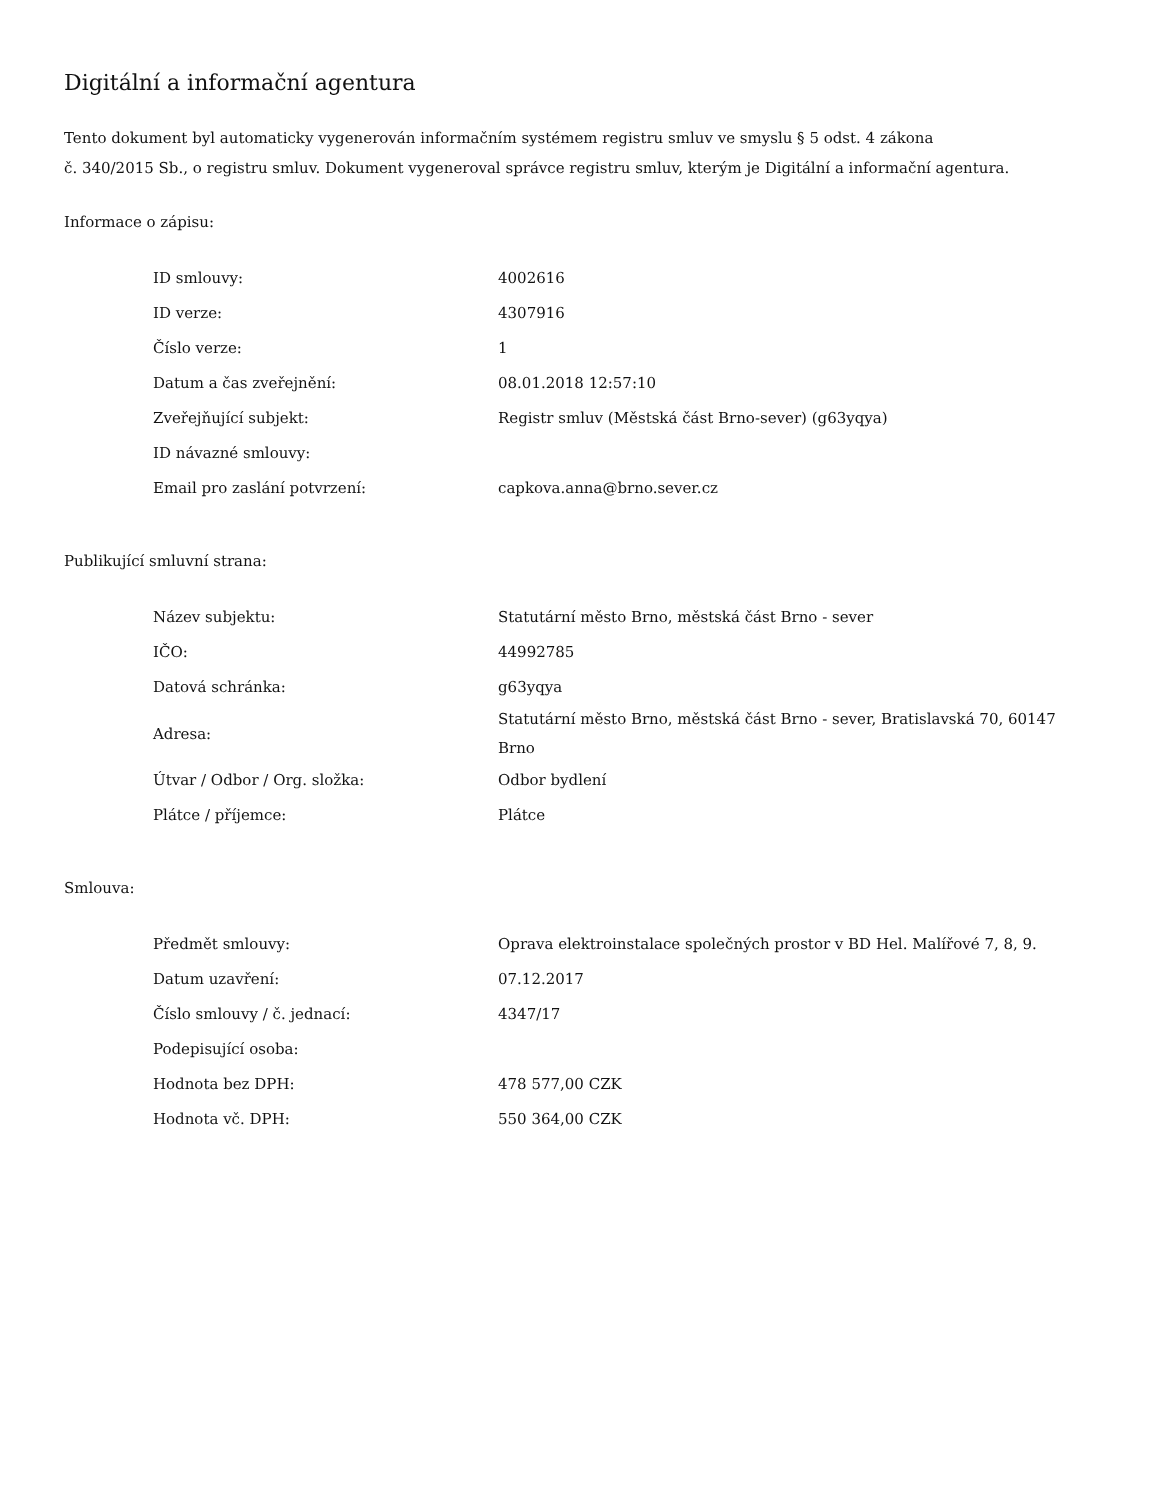Digitální a informační agentura
Tento dokument byl automaticky vygenerován informačním systémem registru smluv ve smyslu § 5 odst. 4 zákona
č. 340/2015 Sb., o registru smluv. Dokument vygeneroval správce registru smluv, kterým je Digitální a informační agentura.
Informace o zápisu:
| ID smlouvy: | 4002616 |
| ID verze: | 4307916 |
| Číslo verze: | 1 |
| Datum a čas zveřejnění: | 08.01.2018 12:57:10 |
| Zveřejňující subjekt: | Registr smluv (Městská část Brno-sever) (g63yqya) |
| ID návazné smlouvy: | |
| Email pro zaslání potvrzení: | capkova.anna@brno.sever.cz |
Publikující smluvní strana:
| Název subjektu: | Statutární město Brno, městská část Brno - sever |
| IČO: | 44992785 |
| Datová schránka: | g63yqya |
| Adresa: | Statutární město Brno, městská část Brno - sever, Bratislavská 70, 60147 Brno |
| Útvar / Odbor / Org. složka: | Odbor bydlení |
| Plátce / příjemce: | Plátce |
Smlouva:
| Předmět smlouvy: | Oprava elektroinstalace společných prostor v BD Hel. Malířové 7, 8, 9. |
| Datum uzavření: | 07.12.2017 |
| Číslo smlouvy / č. jednací: | 4347/17 |
| Podepisující osoba: | |
| Hodnota bez DPH: | 478 577,00 CZK |
| Hodnota vč. DPH: | 550 364,00 CZK |